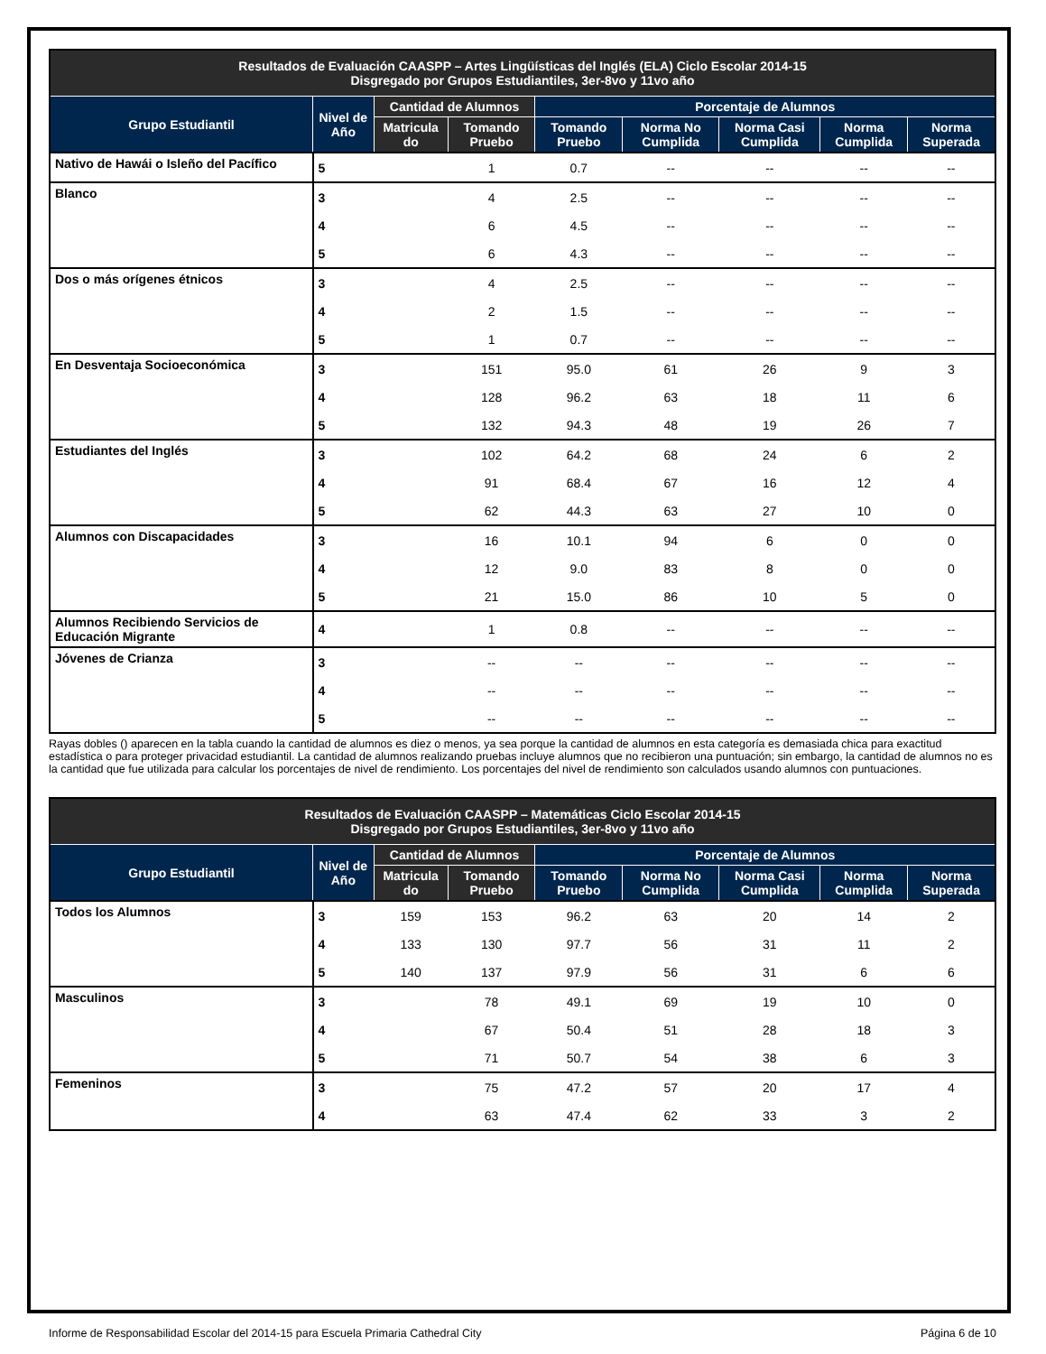| Resultados de Evaluación CAASPP – Artes Lingüísticas del Inglés (ELA) Ciclo Escolar 2014-15 Disgregado por Grupos Estudiantiles, 3er-8vo y 11vo año | | | | | | | | |
| Grupo Estudiantil | Nivel de Año | Cantidad de Alumnos | | Porcentaje de Alumnos | | | | |
| | | Matricula do | Tomando Pruebo | Tomando Pruebo | Norma No Cumplida | Norma Casi Cumplida | Norma Cumplida | Norma Superada |
| Nativo de Hawái o Isleño del Pacífico | 5 | | 1 | 0.7 | -- | -- | -- | -- |
| Blanco | 3 | | 4 | 2.5 | -- | -- | -- | -- |
| | 4 | | 6 | 4.5 | -- | -- | -- | -- |
| | 5 | | 6 | 4.3 | -- | -- | -- | -- |
| Dos o más orígenes étnicos | 3 | | 4 | 2.5 | -- | -- | -- | -- |
| | 4 | | 2 | 1.5 | -- | -- | -- | -- |
| | 5 | | 1 | 0.7 | -- | -- | -- | -- |
| En Desventaja Socioeconómica | 3 | | 151 | 95.0 | 61 | 26 | 9 | 3 |
| | 4 | | 128 | 96.2 | 63 | 18 | 11 | 6 |
| | 5 | | 132 | 94.3 | 48 | 19 | 26 | 7 |
| Estudiantes del Inglés | 3 | | 102 | 64.2 | 68 | 24 | 6 | 2 |
| | 4 | | 91 | 68.4 | 67 | 16 | 12 | 4 |
| | 5 | | 62 | 44.3 | 63 | 27 | 10 | 0 |
| Alumnos con Discapacidades | 3 | | 16 | 10.1 | 94 | 6 | 0 | 0 |
| | 4 | | 12 | 9.0 | 83 | 8 | 0 | 0 |
| | 5 | | 21 | 15.0 | 86 | 10 | 5 | 0 |
| Alumnos Recibiendo Servicios de Educación Migrante | 4 | | 1 | 0.8 | -- | -- | -- | -- |
| Jóvenes de Crianza | 3 | | -- | -- | -- | -- | -- | -- |
| | 4 | | -- | -- | -- | -- | -- | -- |
| | 5 | | -- | -- | -- | -- | -- | -- |
Rayas dobles () aparecen en la tabla cuando la cantidad de alumnos es diez o menos, ya sea porque la cantidad de alumnos en esta categoría es demasiada chica para exactitud estadística o para proteger privacidad estudiantil. La cantidad de alumnos realizando pruebas incluye alumnos que no recibieron una puntuación; sin embargo, la cantidad de alumnos no es la cantidad que fue utilizada para calcular los porcentajes de nivel de rendimiento. Los porcentajes del nivel de rendimiento son calculados usando alumnos con puntuaciones.
| Resultados de Evaluación CAASPP – Matemáticas Ciclo Escolar 2014-15 Disgregado por Grupos Estudiantiles, 3er-8vo y 11vo año | | | | | | | | |
| Grupo Estudiantil | Nivel de Año | Cantidad de Alumnos | | Porcentaje de Alumnos | | | | |
| | | Matricula do | Tomando Pruebo | Tomando Pruebo | Norma No Cumplida | Norma Casi Cumplida | Norma Cumplida | Norma Superada |
| Todos los Alumnos | 3 | 159 | 153 | 96.2 | 63 | 20 | 14 | 2 |
| | 4 | 133 | 130 | 97.7 | 56 | 31 | 11 | 2 |
| | 5 | 140 | 137 | 97.9 | 56 | 31 | 6 | 6 |
| Masculinos | 3 | | 78 | 49.1 | 69 | 19 | 10 | 0 |
| | 4 | | 67 | 50.4 | 51 | 28 | 18 | 3 |
| | 5 | | 71 | 50.7 | 54 | 38 | 6 | 3 |
| Femeninos | 3 | | 75 | 47.2 | 57 | 20 | 17 | 4 |
| | 4 | | 63 | 47.4 | 62 | 33 | 3 | 2 |
Informe de Responsabilidad Escolar del 2014-15 para Escuela Primaria Cathedral City Página 6 de 10